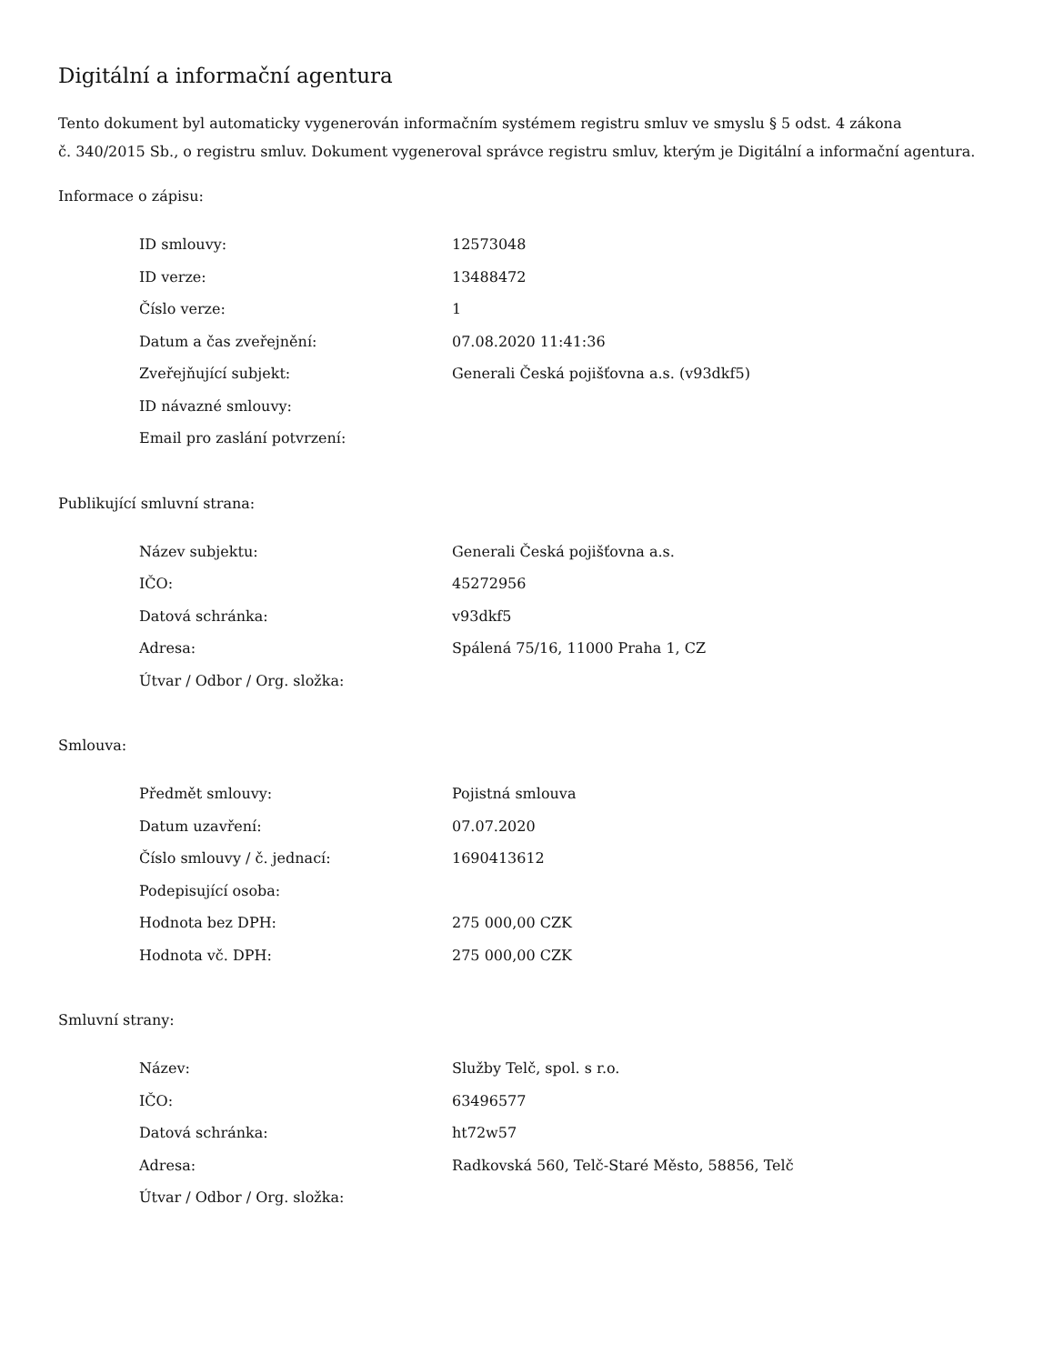Digitální a informační agentura
Tento dokument byl automaticky vygenerován informačním systémem registru smluv ve smyslu § 5 odst. 4 zákona
č. 340/2015 Sb., o registru smluv. Dokument vygeneroval správce registru smluv, kterým je Digitální a informační agentura.
Informace o zápisu:
| ID smlouvy: | 12573048 |
| ID verze: | 13488472 |
| Číslo verze: | 1 |
| Datum a čas zveřejnění: | 07.08.2020 11:41:36 |
| Zveřejňující subjekt: | Generali Česká pojišťovna a.s. (v93dkf5) |
| ID návazné smlouvy: | |
| Email pro zaslání potvrzení: | |
Publikující smluvní strana:
| Název subjektu: | Generali Česká pojišťovna a.s. |
| IČO: | 45272956 |
| Datová schránka: | v93dkf5 |
| Adresa: | Spálená 75/16, 11000 Praha 1, CZ |
| Útvar / Odbor / Org. složka: | |
Smlouva:
| Předmět smlouvy: | Pojistná smlouva |
| Datum uzavření: | 07.07.2020 |
| Číslo smlouvy / č. jednací: | 1690413612 |
| Podepisující osoba: | |
| Hodnota bez DPH: | 275 000,00 CZK |
| Hodnota vč. DPH: | 275 000,00 CZK |
Smluvní strany:
| Název: | Služby Telč, spol. s r.o. |
| IČO: | 63496577 |
| Datová schránka: | ht72w57 |
| Adresa: | Radkovská 560, Telč-Staré Město, 58856, Telč |
| Útvar / Odbor / Org. složka: | |